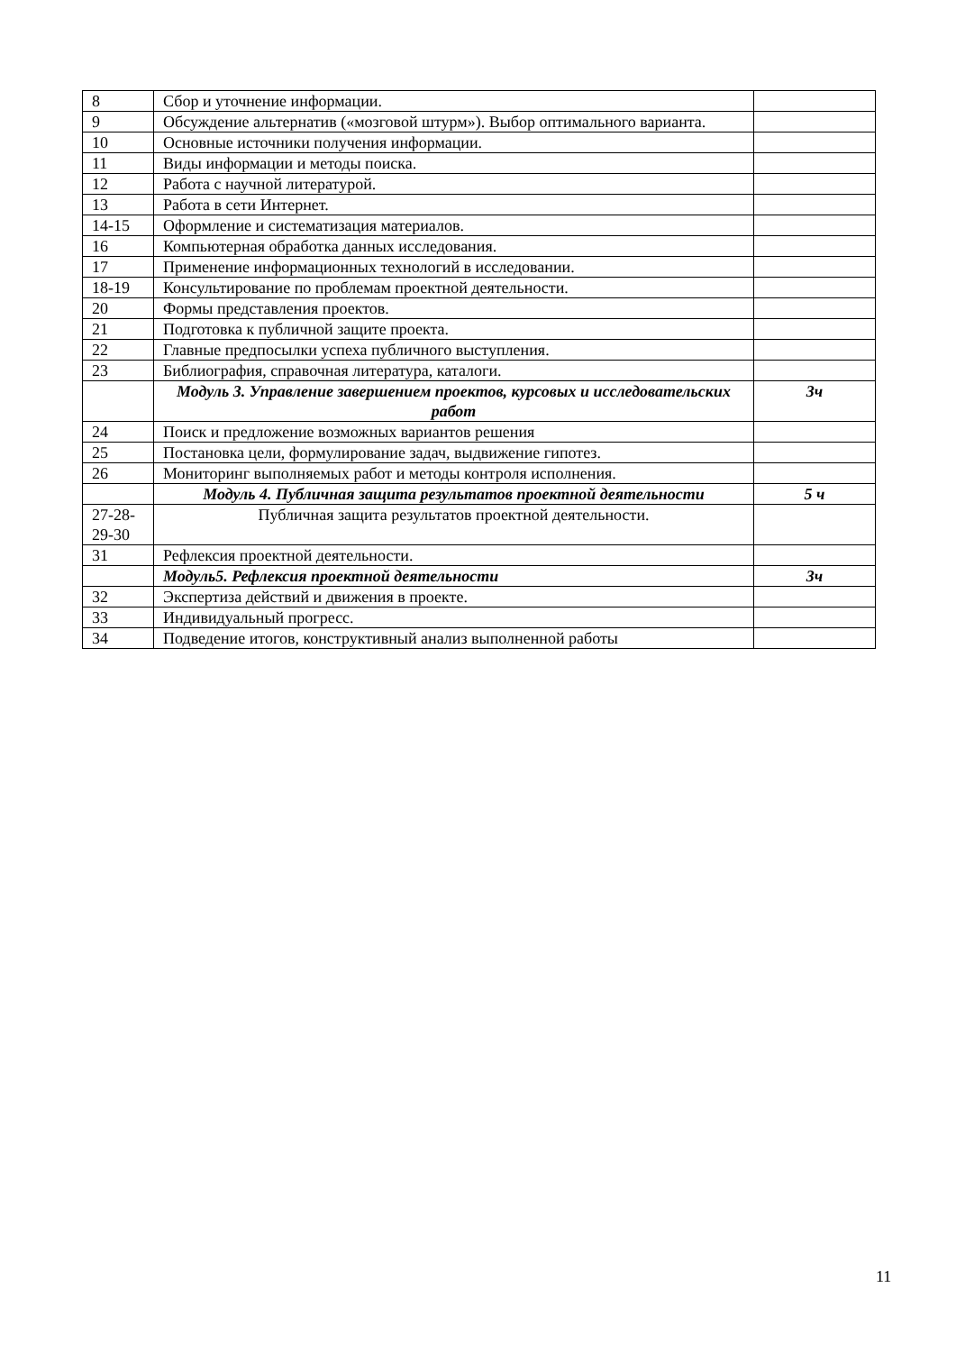| 8 | Сбор и уточнение информации. | |
| 9 | Обсуждение альтернатив («мозговой штурм»). Выбор оптимального варианта. | |
| 10 | Основные источники получения информации. | |
| 11 | Виды информации и методы поиска. | |
| 12 | Работа с научной литературой. | |
| 13 | Работа в сети Интернет. | |
| 14-15 | Оформление и систематизация материалов. | |
| 16 | Компьютерная обработка данных исследования. | |
| 17 | Применение информационных технологий в исследовании. | |
| 18-19 | Консультирование по проблемам проектной деятельности. | |
| 20 | Формы представления проектов. | |
| 21 | Подготовка к публичной защите проекта. | |
| 22 | Главные предпосылки успеха публичного выступления. | |
| 23 | Библиография, справочная литература, каталоги. | |
| | Модуль 3. Управление завершением проектов, курсовых и исследовательских работ | 3ч |
| 24 | Поиск и предложение возможных вариантов решения | |
| 25 | Постановка цели, формулирование задач, выдвижение гипотез. | |
| 26 | Мониторинг выполняемых работ и методы контроля исполнения. | |
| | Модуль 4. Публичная защита результатов проектной деятельности | 5 ч |
| 27-28-29-30 | Публичная защита результатов проектной деятельности. | |
| 31 | Рефлексия проектной деятельности. | |
| | Модуль5. Рефлексия проектной деятельности | 3ч |
| 32 | Экспертиза действий и движения в проекте. | |
| 33 | Индивидуальный прогресс. | |
| 34 | Подведение итогов, конструктивный анализ выполненной работы | |
11